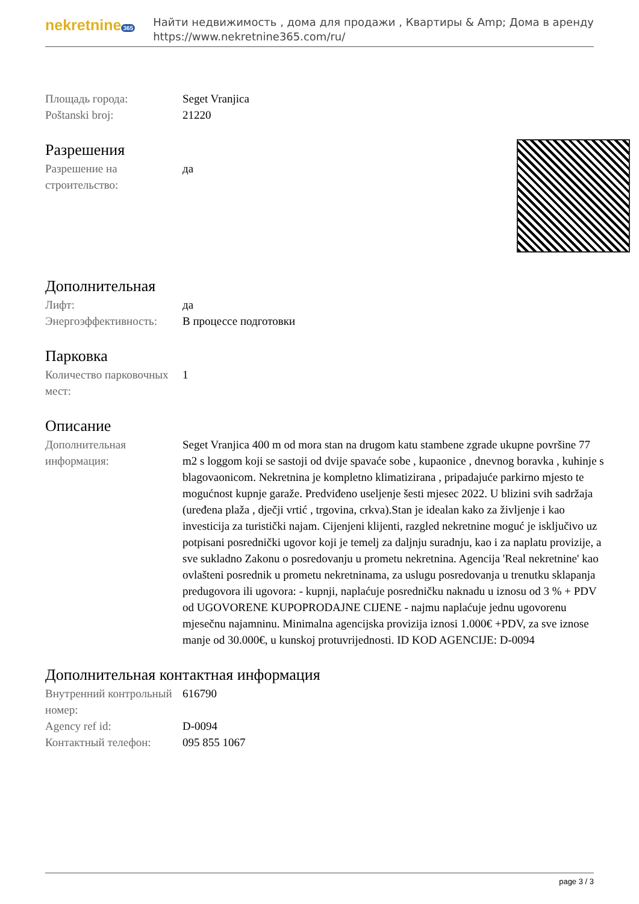nekretnine 365
Найти недвижимость , дома для продажи , Квартиры & Amp; Дома в аренду
https://www.nekretnine365.com/ru/
| Площадь города: | Seget Vranjica |
| Poštanski broj: | 21220 |
Разрешения
| Разрешение на строительство: | да |
Дополнительная
| Лифт: | да |
| Энергоэффективность: | В процессе подготовки |
Парковка
| Количество парковочных мест: | 1 |
Описание
| Дополнительная информация: | Seget Vranjica 400 m od mora stan na drugom katu stambene zgrade ukupne površine 77 m2 s loggom koji se sastoji od dvije spavaće sobe , kupaonice , dnevnog boravka , kuhinje s blagovaonicom. Nekretnina je kompletno klimatizirana , pripadajuće parkirno mjesto te mogućnost kupnje garaže. Predviđeno useljenje šesti mjesec 2022. U blizini svih sadržaja (uređena plaža , dječji vrtić , trgovina, crkva).Stan je idealan kako za življenje i kao investicija za turistički najam. Cijenjeni klijenti, razgled nekretnine moguć je isključivo uz potpisani posrednički ugovor koji je temelj za daljnju suradnju, kao i za naplatu provizije, a sve sukladno Zakonu o posredovanju u prometu nekretnina. Agencija 'Real nekretnine' kao ovlašteni posrednik u prometu nekretninama, za uslugu posredovanja u trenutku sklapanja predugovora ili ugovora: - kupnji, naplaćuje posredničku naknadu u iznosu od 3 % + PDV od UGOVORENE KUPOPRODAJNE CIJENE - najmu naplaćuje jednu ugovorenu mjesečnu najamninu. Minimalna agencijska provizija iznosi 1.000€ +PDV, za sve iznose manje od 30.000€, u kunskoj protuvrijednosti. ID KOD AGENCIJE: D-0094 |
Дополнительная контактная информация
| Внутренний контрольный номер: | 616790 |
| Agency ref id: | D-0094 |
| Контактный телефон: | 095 855 1067 |
page 3 / 3